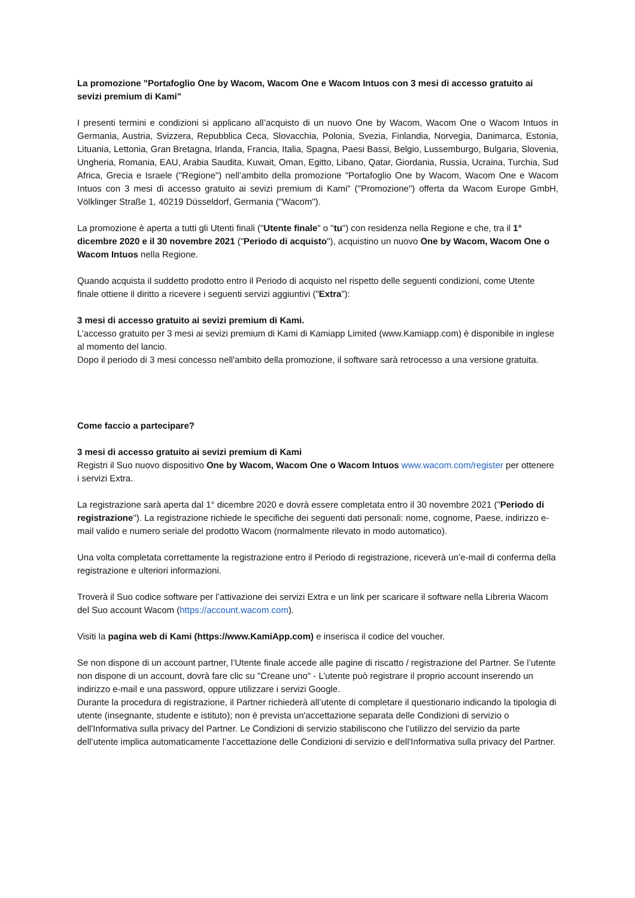La promozione "Portafoglio One by Wacom, Wacom One e Wacom Intuos con 3 mesi di accesso gratuito ai sevizi premium di Kami"
I presenti termini e condizioni si applicano all’acquisto di un nuovo One by Wacom, Wacom One o Wacom Intuos in Germania, Austria, Svizzera, Repubblica Ceca, Slovacchia, Polonia, Svezia, Finlandia, Norvegia, Danimarca, Estonia, Lituania, Lettonia, Gran Bretagna, Irlanda, Francia, Italia, Spagna, Paesi Bassi, Belgio, Lussemburgo, Bulgaria, Slovenia, Ungheria, Romania, EAU, Arabia Saudita, Kuwait, Oman, Egitto, Libano, Qatar, Giordania, Russia, Ucraina, Turchia, Sud Africa, Grecia e Israele ("Regione") nell’ambito della promozione "Portafoglio One by Wacom, Wacom One e Wacom Intuos con 3 mesi di accesso gratuito ai sevizi premium di Kami" ("Promozione") offerta da Wacom Europe GmbH, Völklinger Straße 1, 40219 Düsseldorf, Germania ("Wacom").
La promozione è aperta a tutti gli Utenti finali ("Utente finale" o "tu") con residenza nella Regione e che, tra il 1° dicembre 2020 e il 30 novembre 2021 ("Periodo di acquisto"), acquistino un nuovo One by Wacom, Wacom One o Wacom Intuos nella Regione.
Quando acquista il suddetto prodotto entro il Periodo di acquisto nel rispetto delle seguenti condizioni, come Utente finale ottiene il diritto a ricevere i seguenti servizi aggiuntivi ("Extra"):
3 mesi di accesso gratuito ai sevizi premium di Kami.
L’accesso gratuito per 3 mesi ai sevizi premium di Kami di Kamiapp Limited (www.Kamiapp.com) è disponibile in inglese al momento del lancio.
Dopo il periodo di 3 mesi concesso nell'ambito della promozione, il software sarà retrocesso a una versione gratuita.
Come faccio a partecipare?
3 mesi di accesso gratuito ai sevizi premium di Kami
Registri il Suo nuovo dispositivo One by Wacom, Wacom One o Wacom Intuos www.wacom.com/register per ottenere i servizi Extra.
La registrazione sarà aperta dal 1° dicembre 2020 e dovrà essere completata entro il 30 novembre 2021 ("Periodo di registrazione"). La registrazione richiede le specifiche dei seguenti dati personali: nome, cognome, Paese, indirizzo e-mail valido e numero seriale del prodotto Wacom (normalmente rilevato in modo automatico).
Una volta completata correttamente la registrazione entro il Periodo di registrazione, riceverà un’e-mail di conferma della registrazione e ulteriori informazioni.
Troverà il Suo codice software per l’attivazione dei servizi Extra e un link per scaricare il software nella Libreria Wacom del Suo account Wacom (https://account.wacom.com).
Visiti la pagina web di Kami (https://www.KamiApp.com) e inserisca il codice del voucher.
Se non dispone di un account partner, l’Utente finale accede alle pagine di riscatto / registrazione del Partner. Se l’utente non dispone di un account, dovrà fare clic su "Creane uno" - L’utente può registrare il proprio account inserendo un indirizzo e-mail e una password, oppure utilizzare i servizi Google.
Durante la procedura di registrazione, il Partner richiederà all’utente di completare il questionario indicando la tipologia di utente (insegnante, studente e istituto); non è prevista un'accettazione separata delle Condizioni di servizio o dell'Informativa sulla privacy del Partner. Le Condizioni di servizio stabiliscono che l’utilizzo del servizio da parte dell’utente implica automaticamente l’accettazione delle Condizioni di servizio e dell'Informativa sulla privacy del Partner.